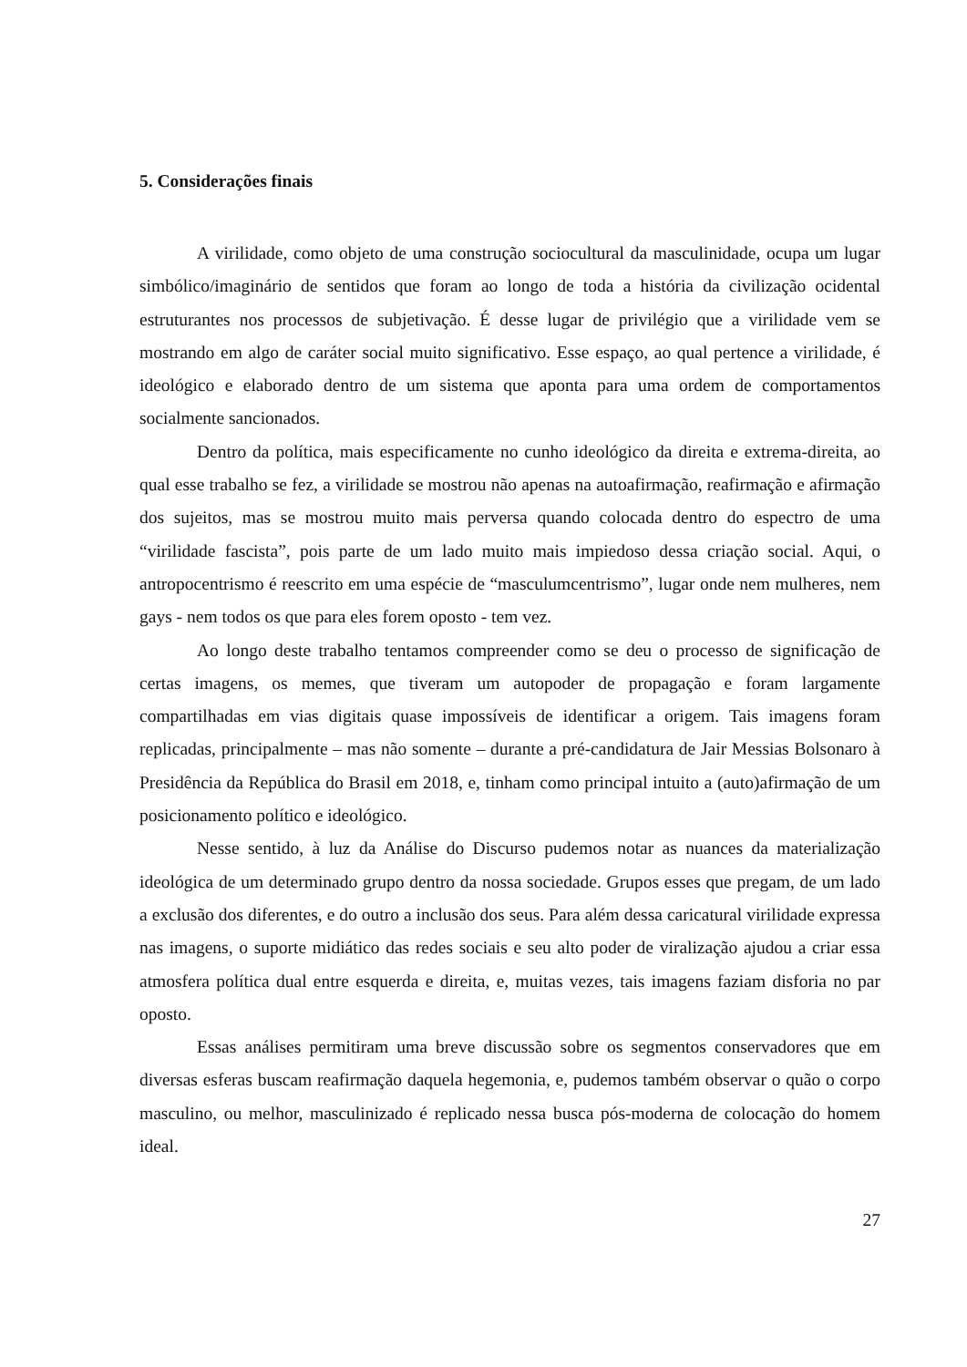5. Considerações finais
A virilidade, como objeto de uma construção sociocultural da masculinidade, ocupa um lugar simbólico/imaginário de sentidos que foram ao longo de toda a história da civilização ocidental estruturantes nos processos de subjetivação. É desse lugar de privilégio que a virilidade vem se mostrando em algo de caráter social muito significativo. Esse espaço, ao qual pertence a virilidade, é ideológico e elaborado dentro de um sistema que aponta para uma ordem de comportamentos socialmente sancionados.
Dentro da política, mais especificamente no cunho ideológico da direita e extrema-direita, ao qual esse trabalho se fez, a virilidade se mostrou não apenas na autoafirmação, reafirmação e afirmação dos sujeitos, mas se mostrou muito mais perversa quando colocada dentro do espectro de uma “virilidade fascista”, pois parte de um lado muito mais impiedoso dessa criação social. Aqui, o antropocentrismo é reescrito em uma espécie de “masculumcentrismo”, lugar onde nem mulheres, nem gays - nem todos os que para eles forem oposto - tem vez.
Ao longo deste trabalho tentamos compreender como se deu o processo de significação de certas imagens, os memes, que tiveram um autopoder de propagação e foram largamente compartilhadas em vias digitais quase impossíveis de identificar a origem. Tais imagens foram replicadas, principalmente – mas não somente – durante a pré-candidatura de Jair Messias Bolsonaro à Presidência da República do Brasil em 2018, e, tinham como principal intuito a (auto)afirmação de um posicionamento político e ideológico.
Nesse sentido, à luz da Análise do Discurso pudemos notar as nuances da materialização ideológica de um determinado grupo dentro da nossa sociedade. Grupos esses que pregam, de um lado a exclusão dos diferentes, e do outro a inclusão dos seus. Para além dessa caricatural virilidade expressa nas imagens, o suporte midiático das redes sociais e seu alto poder de viralização ajudou a criar essa atmosfera política dual entre esquerda e direita, e, muitas vezes, tais imagens faziam disforia no par oposto.
Essas análises permitiram uma breve discussão sobre os segmentos conservadores que em diversas esferas buscam reafirmação daquela hegemonia, e, pudemos também observar o quão o corpo masculino, ou melhor, masculinizado é replicado nessa busca pós-moderna de colocação do homem ideal.
27